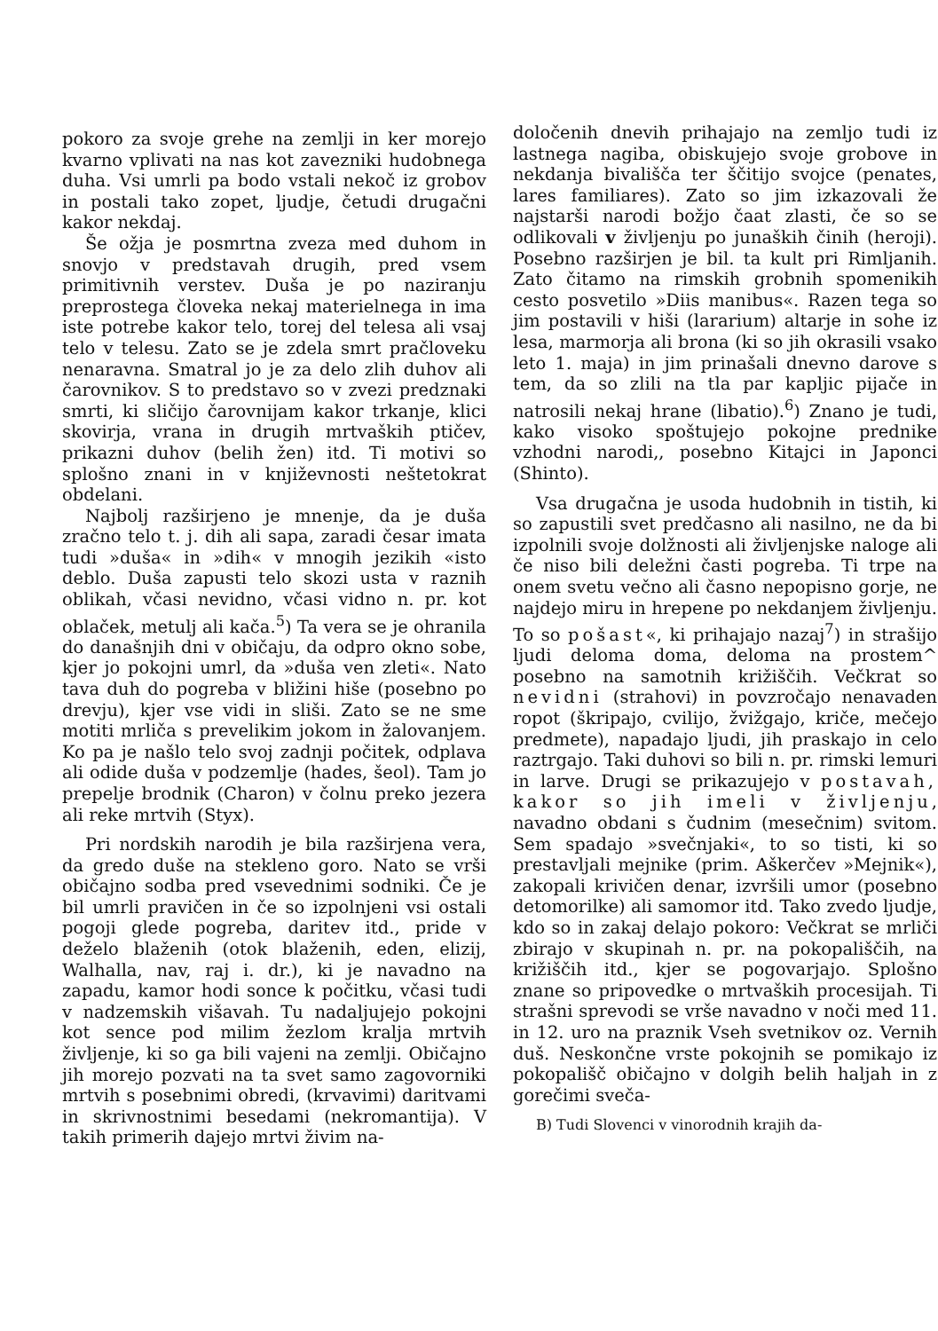pokoro za svoje grehe na zemlji in ker morejo kvarno vplivati na nas kot zavezniki hudobnega duha. Vsi umrli pa bodo vstali nekoč iz grobov in postali tako zopet, ljudje, četudi drugačni kakor nekdaj.
Še ožja je posmrtna zveza med duhom in snovjo v predstavah drugih, pred vsem primitivnih verstev. Duša je po naziranju preprostega človeka nekaj materielnega in ima iste potrebe kakor telo, torej del telesa ali vsaj telo v telesu. Zato se je zdela smrt pračloveku nenaravna. Smatral jo je za delo zlih duhov ali čarovnikov. S to predstavo so v zvezi predznaki smrti, ki sličijo čarovnijam kakor trkanje, klici skovirja, vrana in drugih mrtvaških ptičev, prikazni duhov (belih žen) itd. Ti motivi so splošno znani in v književnosti neštetokrat obdelani.
Najbolj razširjeno je mnenje, da je duša zračno telo t. j. dih ali sapa, zaradi česar imata tudi »duša« in »dih« v mnogih jezikih «isto deblo. Duša zapusti telo skozi usta v raznih oblikah, včasi nevidno, včasi vidno n. pr. kot oblaček, metulj ali kača.<sup>5</sup>) Ta vera se je ohranila do današnjih dni v običaju, da odpro okno sobe, kjer jo pokojni umrl, da »duša ven zleti«. Nato tava duh do pogreba v bližini hiše (posebno po drevju), kjer vse vidi in sliši. Zato se ne sme motiti mrliča s prevelikim jokom in žalovanjem. Ko pa je našlo telo svoj zadnji počitek, odplava ali odide duša v podzemlje (hades, šeol). Tam jo prepelje brodnik (Charon) v čolnu preko jezera ali reke mrtvih (Styx).
Pri nordskih narodih je bila razširjena vera, da gredo duše na stekleno goro. Nato se vrši običajno sodba pred vsevednimi sodniki. Če je bil umrli pravičen in če so izpolnjeni vsi ostali pogoji glede pogreba, daritev itd., pride v deželo blaženih (otok blaženih, eden, elizij, Walhalla, nav, raj i. dr.), ki je navadno na zapadu, kamor hodi sonce k počitku, včasi tudi v nadzemskih višavah. Tu nadaljujejo pokojni kot sence pod milim žezlom kralja mrtvih življenje, ki so ga bili vajeni na zemlji. Običajno jih morejo pozvati na ta svet samo zagovorniki mrtvih s posebnimi obredi, (krvavimi) daritvami in skrivnostnimi besedami (nekromantija). V takih primerih dajejo mrtvi živim na-
določenih dnevih prihajajo na zemljo tudi iz lastnega nagiba, obiskujejo svoje grobove in nekdanja bivališča ter ščitijo svojce (penates, lares familiares). Zato so jim izkazovali že najstarši narodi božjo čaat zlasti, če so se odlikovali v življenju po junaških činih (heroji). Posebno razširjen je bil. ta kult pri Rimljanih. Zato čitamo na rimskih grobnih spomenikih cesto posvetilo »Diis manibus«. Razen tega so jim postavili v hiši (lararium) altarje in sohe iz lesa, marmorja ali brona (ki so jih okrasili vsako leto 1. maja) in jim prinašali dnevno darove s tem, da so zlili na tla par kapljic pijače in natrosili nekaj hrane (libatio).<sup>6</sup>) Znano je tudi, kako visoko spoštujejo pokojne prednike vzhodni narodi,, posebno Kitajci in Japonci (Shinto).
Vsa drugačna je usoda hudobnih in tistih, ki so zapustili svet predčasno ali nasilno, ne da bi izpolnili svoje dolžnosti ali življenjske naloge ali če niso bili deležni časti pogreba. Ti trpe na onem svetu večno ali časno nepopisno gorje, ne najdejo miru in hrepene po nekdanjem življenju. To so pošast«, ki prihajajo nazaj<sup>7</sup>) in strašijo ljudi deloma doma, deloma na prostem^ posebno na samotnih križiščih. Večkrat so nevidni (strahovi) in povzročajo nenavaden ropot (škripajo, cvilijo, žvižgajo, kriče, mečejo predmete), napadajo ljudi, jih praskajo in celo raztrgajo. Taki duhovi so bili n. pr. rimski lemuri in larve. Drugi se prikazujejo v postavah, kakor so jih imeli v življenju, navadno obdani s čudnim (mesečnim) svitom. Sem spadajo »svečnjaki«, to so tisti, ki so prestavljali mejnike (prim. Aškerčev »Mejnik«), zakopali krivičen denar, izvršili umor (posebno detomorilke) ali samomor itd. Tako zvedo ljudje, kdo so in zakaj delajo pokoro: Večkrat se mrliči zbirajo v skupinah n. pr. na pokopališčih, na križiščih itd., kjer se pogovarjajo. Splošno znane so pripovedke o mrtvaških procesijah. Ti strašni sprevodi se vrše navadno v noči med 11. in 12. uro na praznik Vseh svetnikov oz. Vernih duš. Neskončne vrste pokojnih se pomikajo iz pokopališč običajno v dolgih belih haljah in z gorečimi sveča-
B) Tudi Slovenci v vinorodnih krajih da-